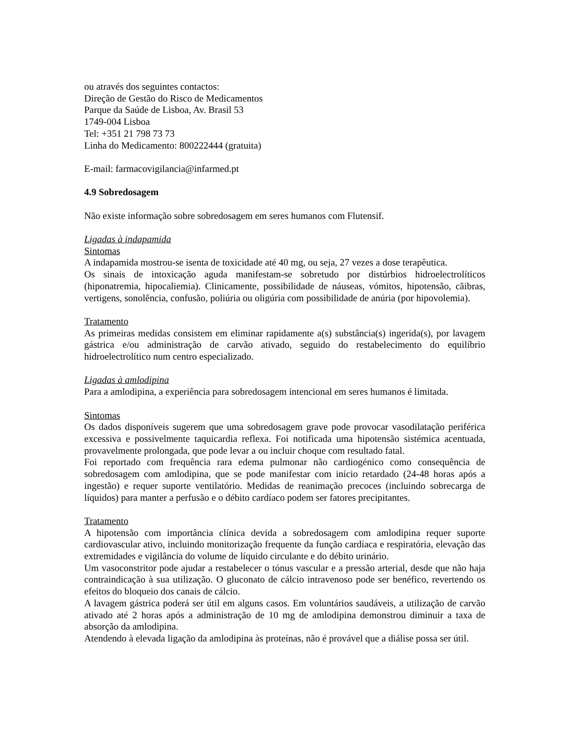ou através dos seguintes contactos:
Direção de Gestão do Risco de Medicamentos
Parque da Saúde de Lisboa, Av. Brasil 53
1749-004 Lisboa
Tel: +351 21 798 73 73
Linha do Medicamento: 800222444 (gratuita)
E-mail: farmacovigilancia@infarmed.pt
4.9 Sobredosagem
Não existe informação sobre sobredosagem em seres humanos com Flutensif.
Ligadas à indapamida
Sintomas
A indapamida mostrou-se isenta de toxicidade até 40 mg, ou seja, 27 vezes a dose terapêutica.
Os sinais de intoxicação aguda manifestam-se sobretudo por distúrbios hidroelectrolíticos (hiponatremia, hipocaliemia). Clinicamente, possibilidade de náuseas, vómitos, hipotensão, cãibras, vertigens, sonolência, confusão, poliúria ou oligúria com possibilidade de anúria (por hipovolemia).
Tratamento
As primeiras medidas consistem em eliminar rapidamente a(s) substância(s) ingerida(s), por lavagem gástrica e/ou administração de carvão ativado, seguido do restabelecimento do equilíbrio hidroelectrolítico num centro especializado.
Ligadas à amlodipina
Para a amlodipina, a experiência para sobredosagem intencional em seres humanos é limitada.
Sintomas
Os dados disponíveis sugerem que uma sobredosagem grave pode provocar vasodilatação periférica excessiva e possivelmente taquicardia reflexa. Foi notificada uma hipotensão sistémica acentuada, provavelmente prolongada, que pode levar a ou incluir choque com resultado fatal.
Foi reportado com frequência rara edema pulmonar não cardiogénico como consequência de sobredosagem com amlodipina, que se pode manifestar com início retardado (24-48 horas após a ingestão) e requer suporte ventilatório. Medidas de reanimação precoces (incluindo sobrecarga de líquidos) para manter a perfusão e o débito cardíaco podem ser fatores precipitantes.
Tratamento
A hipotensão com importância clínica devida a sobredosagem com amlodipina requer suporte cardiovascular ativo, incluindo monitorização frequente da função cardíaca e respiratória, elevação das extremidades e vigilância do volume de líquido circulante e do débito urinário.
Um vasoconstritor pode ajudar a restabelecer o tónus vascular e a pressão arterial, desde que não haja contraindicação à sua utilização. O gluconato de cálcio intravenoso pode ser benéfico, revertendo os efeitos do bloqueio dos canais de cálcio.
A lavagem gástrica poderá ser útil em alguns casos. Em voluntários saudáveis, a utilização de carvão ativado até 2 horas após a administração de 10 mg de amlodipina demonstrou diminuir a taxa de absorção da amlodipina.
Atendendo à elevada ligação da amlodipina às proteínas, não é provável que a diálise possa ser útil.